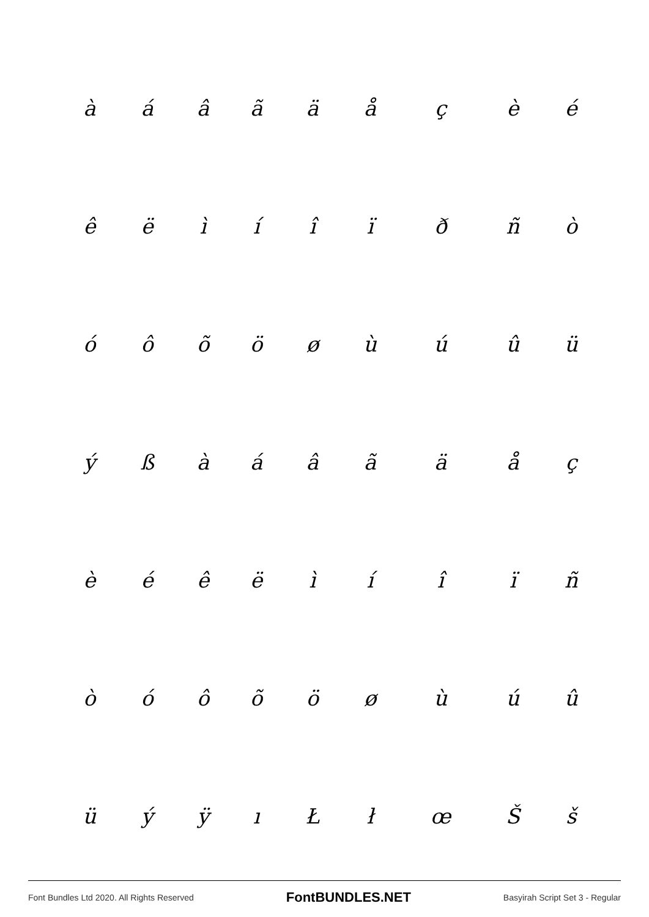| à | á | â | ã | ä | å | ç | è | é |
| ê | ë | ì | í | î | ï | ð | ñ | ò |
| ó | ô | õ | ö | ø | ù | ú | û | ü |
| ý | ß | à | á | â | ã | ä | å | ç |
| è | é | ê | ë | ì | í | î | ï | ñ |
| ò | ó | ô | õ | ö | ø | ù | ú | û |
| ü | ý | ÿ | ı | Ł | ł | œ | Š | š |
Font Bundles Ltd 2020. All Rights Reserved FontBUNDLES.NET Basyirah Script Set 3 - Regular